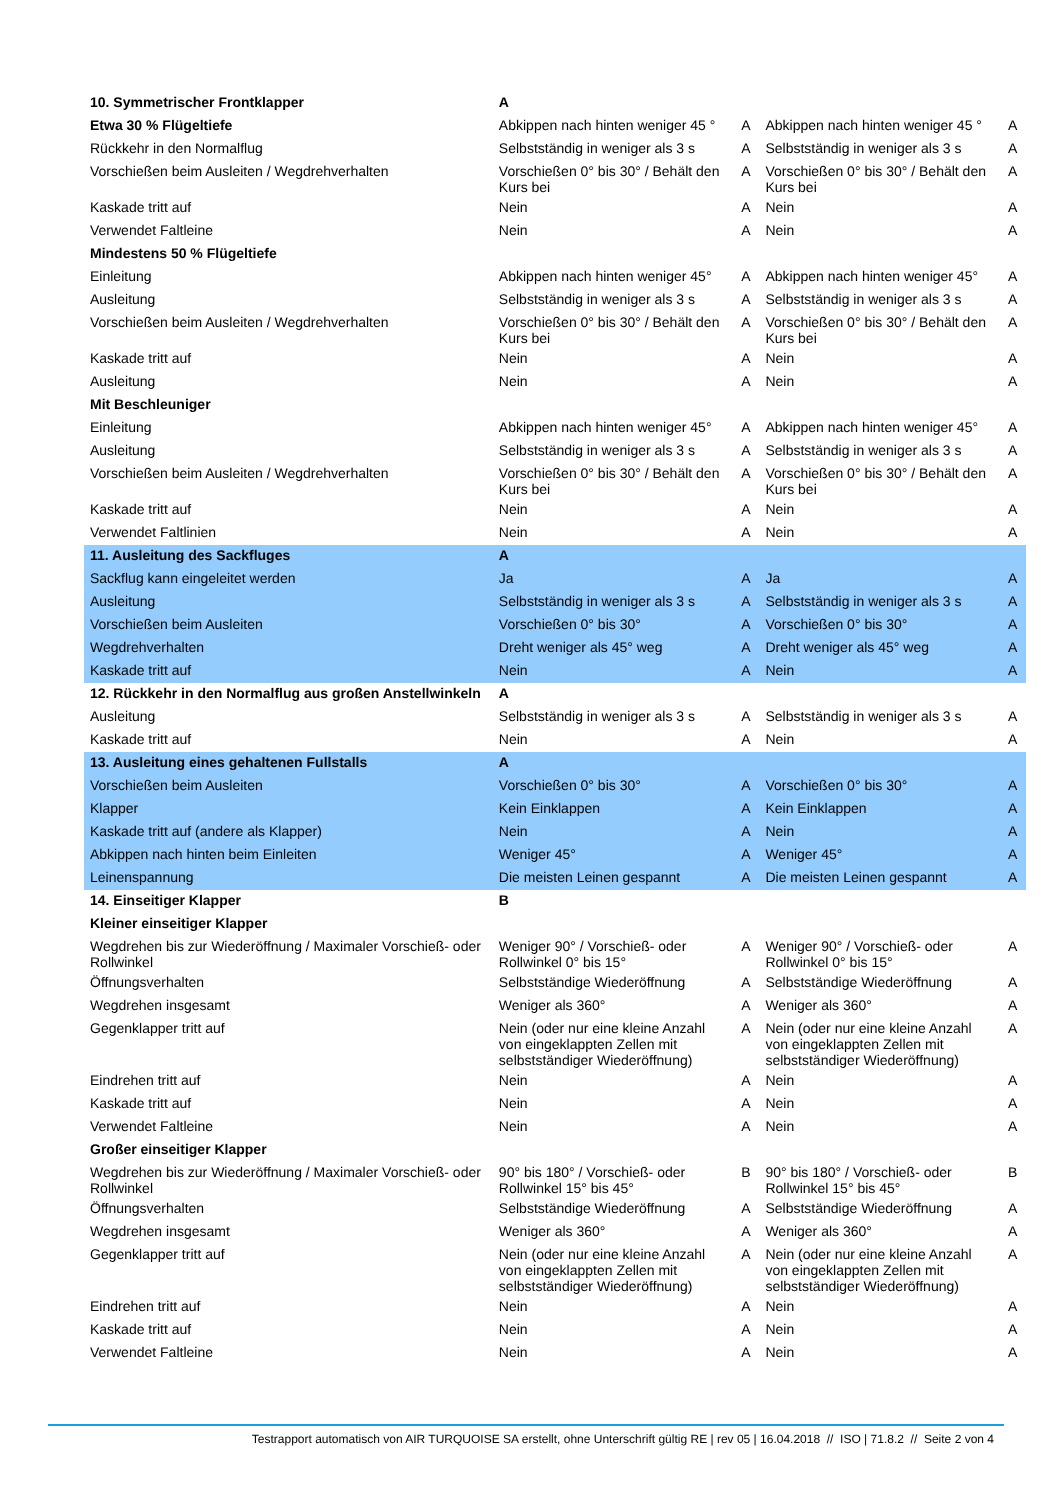| 10. Symmetrischer Frontklapper | A | | | |
| Etwa 30 % Flügeltiefe | Abkippen nach hinten weniger 45 ° | A | Abkippen nach hinten weniger 45 ° | A |
| Rückkehr in den Normalflug | Selbstständig in weniger als 3 s | A | Selbstständig in weniger als 3 s | A |
| Vorschießen beim Ausleiten / Wegdrehverhalten | Vorschießen 0° bis 30° / Behält den Kurs bei | A | Vorschießen 0° bis 30° / Behält den Kurs bei | A |
| Kaskade tritt auf | Nein | A | Nein | A |
| Verwendet Faltleine | Nein | A | Nein | A |
| Mindestens 50 % Flügeltiefe | | | | |
| Einleitung | Abkippen nach hinten weniger 45° | A | Abkippen nach hinten weniger 45° | A |
| Ausleitung | Selbstständig in weniger als 3 s | A | Selbstständig in weniger als 3 s | A |
| Vorschießen beim Ausleiten / Wegdrehverhalten | Vorschießen 0° bis 30° / Behält den Kurs bei | A | Vorschießen 0° bis 30° / Behält den Kurs bei | A |
| Kaskade tritt auf | Nein | A | Nein | A |
| Ausleitung | Nein | A | Nein | A |
| Mit Beschleuniger | | | | |
| Einleitung | Abkippen nach hinten weniger 45° | A | Abkippen nach hinten weniger 45° | A |
| Ausleitung | Selbstständig in weniger als 3 s | A | Selbstständig in weniger als 3 s | A |
| Vorschießen beim Ausleiten / Wegdrehverhalten | Vorschießen 0° bis 30° / Behält den Kurs bei | A | Vorschießen 0° bis 30° / Behält den Kurs bei | A |
| Kaskade tritt auf | Nein | A | Nein | A |
| Verwendet Faltlinien | Nein | A | Nein | A |
| 11. Ausleitung des Sackfluges | A | | | |
| Sackflug kann eingeleitet werden | Ja | A | Ja | A |
| Ausleitung | Selbstständig in weniger als 3 s | A | Selbstständig in weniger als 3 s | A |
| Vorschießen beim Ausleiten | Vorschießen 0° bis 30° | A | Vorschießen 0° bis 30° | A |
| Wegdrehverhalten | Dreht weniger als 45° weg | A | Dreht weniger als 45° weg | A |
| Kaskade tritt auf | Nein | A | Nein | A |
| 12. Rückkehr in den Normalflug aus großen Anstellwinkeln | A | | | |
| Ausleitung | Selbstständig in weniger als 3 s | A | Selbstständig in weniger als 3 s | A |
| Kaskade tritt auf | Nein | A | Nein | A |
| 13. Ausleitung eines gehaltenen Fullstalls | A | | | |
| Vorschießen beim Ausleiten | Vorschießen 0° bis 30° | A | Vorschießen 0° bis 30° | A |
| Klapper | Kein Einklappen | A | Kein Einklappen | A |
| Kaskade tritt auf (andere als Klapper) | Nein | A | Nein | A |
| Abkippen nach hinten beim Einleiten | Weniger 45° | A | Weniger 45° | A |
| Leinenspannung | Die meisten Leinen gespannt | A | Die meisten Leinen gespannt | A |
| 14. Einseitiger Klapper | B | | | |
| Kleiner einseitiger Klapper | | | | |
| Wegdrehen bis zur Wiederöffnung / Maximaler Vorschieß- oder Rollwinkel | Weniger 90° / Vorschieß- oder Rollwinkel 0° bis 15° | A | Weniger 90° / Vorschieß- oder Rollwinkel 0° bis 15° | A |
| Öffnungsverhalten | Selbstständige Wiederöffnung | A | Selbstständige Wiederöffnung | A |
| Wegdrehen insgesamt | Weniger als 360° | A | Weniger als 360° | A |
| Gegenklapper tritt auf | Nein (oder nur eine kleine Anzahl von eingeklappten Zellen mit selbstständiger Wiederöffnung) | A | Nein (oder nur eine kleine Anzahl von eingeklappten Zellen mit selbstständiger Wiederöffnung) | A |
| Eindrehen tritt auf | Nein | A | Nein | A |
| Kaskade tritt auf | Nein | A | Nein | A |
| Verwendet Faltleine | Nein | A | Nein | A |
| Großer einseitiger Klapper | | | | |
| Wegdrehen bis zur Wiederöffnung / Maximaler Vorschieß- oder Rollwinkel | 90° bis 180° / Vorschieß- oder Rollwinkel 15° bis 45° | B | 90° bis 180° / Vorschieß- oder Rollwinkel 15° bis 45° | B |
| Öffnungsverhalten | Selbstständige Wiederöffnung | A | Selbstständige Wiederöffnung | A |
| Wegdrehen insgesamt | Weniger als 360° | A | Weniger als 360° | A |
| Gegenklapper tritt auf | Nein (oder nur eine kleine Anzahl von eingeklappten Zellen mit selbstständiger Wiederöffnung) | A | Nein (oder nur eine kleine Anzahl von eingeklappten Zellen mit selbstständiger Wiederöffnung) | A |
| Eindrehen tritt auf | Nein | A | Nein | A |
| Kaskade tritt auf | Nein | A | Nein | A |
| Verwendet Faltleine | Nein | A | Nein | A |
Testrapport automatisch von AIR TURQUOISE SA erstellt, ohne Unterschrift gültig RE | rev 05 | 16.04.2018 // ISO | 71.8.2 // Seite 2 von 4